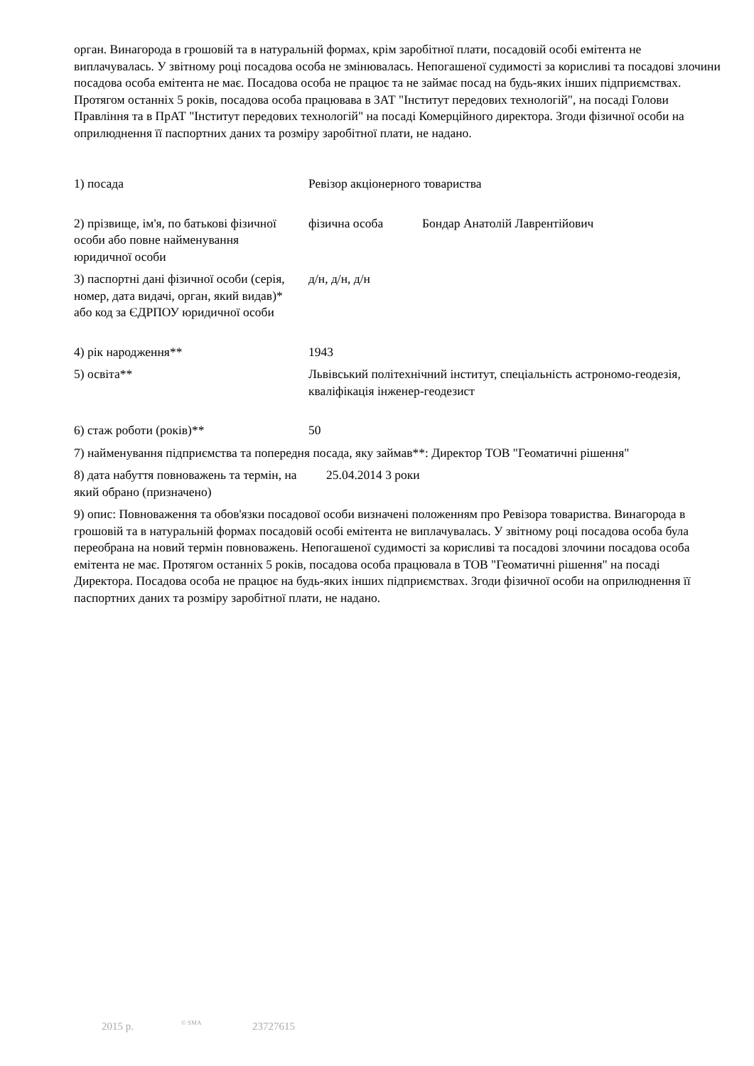орган. Винагорода в грошовій та в натуральній формах, крім заробітної плати, посадовій особі емітента не виплачувалась. У звітному році посадова особа не змінювалась. Непогашеної судимості за корисливі та посадові злочини посадова особа емітента не має. Посадова особа не працює та не займає посад на будь-яких інших підприємствах. Протягом останніх 5 років, посадова особа працювава в ЗАТ "Інститут передових технологій", на посаді Голови Правління та в ПрАТ "Інститут передових технологій" на посаді Комерційного директора. Згоди фізичної особи на оприлюднення її паспортних даних та розміру заробітної плати, не надано.
1) посада Ревізор акціонерного товариства
2) прізвище, ім'я, по батькові фізичної особи або повне найменування юридичної особи
фізична особа Бондар Анатолій Лаврентійович
3) паспортні дані фізичної особи (серія, номер, дата видачі, орган, який видав)* або код за ЄДРПОУ юридичної особи
д/н, д/н, д/н
4) рік народження** 1943
5) освіта** Львівський політехнічний інститут, спеціальність астрономо-геодезія, кваліфікація інженер-геодезист
6) стаж роботи (років)** 50
7) найменування підприємства та попередня посада, яку займав**: Директор ТОВ "Геоматичні рішення"
8) дата набуття повноважень та термін, на який обрано (призначено)
25.04.2014 3 роки
9) опис: Повноваження та обов'язки посадової особи визначені положенням про Ревізора товариства. Винагорода в грошовій та в натуральній формах посадовій особі емітента не виплачувалась. У звітному році посадова особа була переобрана на новий термін повноважень. Непогашеної судимості за корисливі та посадові злочини посадова особа емітента не має. Протягом останніх 5 років, посадова особа працювала в ТОВ "Геоматичні рішення" на посаді Директора. Посадова особа не працює на будь-яких інших підприємствах. Згоди фізичної особи на оприлюднення її паспортних даних та розміру заробітної плати, не надано.
2015 р. © SMA 23727615